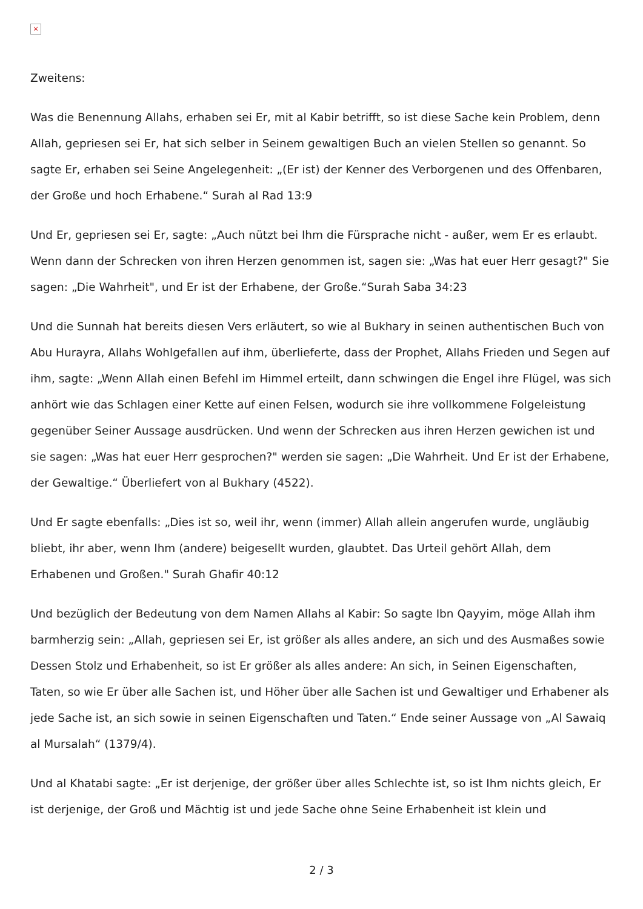×
Zweitens:
Was die Benennung Allahs, erhaben sei Er, mit al Kabir betrifft, so ist diese Sache kein Problem, denn Allah, gepriesen sei Er, hat sich selber in Seinem gewaltigen Buch an vielen Stellen so genannt. So sagte Er, erhaben sei Seine Angelegenheit: „(Er ist) der Kenner des Verborgenen und des Offenbaren, der Große und hoch Erhabene.“ Surah al Rad 13:9
Und Er, gepriesen sei Er, sagte: „Auch nützt bei Ihm die Fürsprache nicht - außer, wem Er es erlaubt. Wenn dann der Schrecken von ihren Herzen genommen ist, sagen sie: „Was hat euer Herr gesagt?" Sie sagen: „Die Wahrheit", und Er ist der Erhabene, der Große.“Surah Saba 34:23
Und die Sunnah hat bereits diesen Vers erläutert, so wie al Bukhary in seinen authentischen Buch von Abu Hurayra, Allahs Wohlgefallen auf ihm, überlieferte, dass der Prophet, Allahs Frieden und Segen auf ihm, sagte: „Wenn Allah einen Befehl im Himmel erteilt, dann schwingen die Engel ihre Flügel, was sich anhört wie das Schlagen einer Kette auf einen Felsen, wodurch sie ihre vollkommene Folgeleistung gegenüber Seiner Aussage ausdrücken. Und wenn der Schrecken aus ihren Herzen gewichen ist und sie sagen: „Was hat euer Herr gesprochen?" werden sie sagen: „Die Wahrheit. Und Er ist der Erhabene, der Gewaltige.“ Überliefert von al Bukhary (4522).
Und Er sagte ebenfalls: „Dies ist so, weil ihr, wenn (immer) Allah allein angerufen wurde, ungläubig bliebt, ihr aber, wenn Ihm (andere) beigesellt wurden, glaubtet. Das Urteil gehört Allah, dem Erhabenen und Großen." Surah Ghafir 40:12
Und bezüglich der Bedeutung von dem Namen Allahs al Kabir: So sagte Ibn Qayyim, möge Allah ihm barmherzig sein: „Allah, gepriesen sei Er, ist größer als alles andere, an sich und des Ausmaßes sowie Dessen Stolz und Erhabenheit, so ist Er größer als alles andere: An sich, in Seinen Eigenschaften, Taten, so wie Er über alle Sachen ist, und Höher über alle Sachen ist und Gewaltiger und Erhabener als jede Sache ist, an sich sowie in seinen Eigenschaften und Taten.“ Ende seiner Aussage von „Al Sawaiq al Mursalah“ (1379/4).
Und al Khatabi sagte: „Er ist derjenige, der größer über alles Schlechte ist, so ist Ihm nichts gleich, Er ist derjenige, der Groß und Mächtig ist und jede Sache ohne Seine Erhabenheit ist klein und
2 / 3